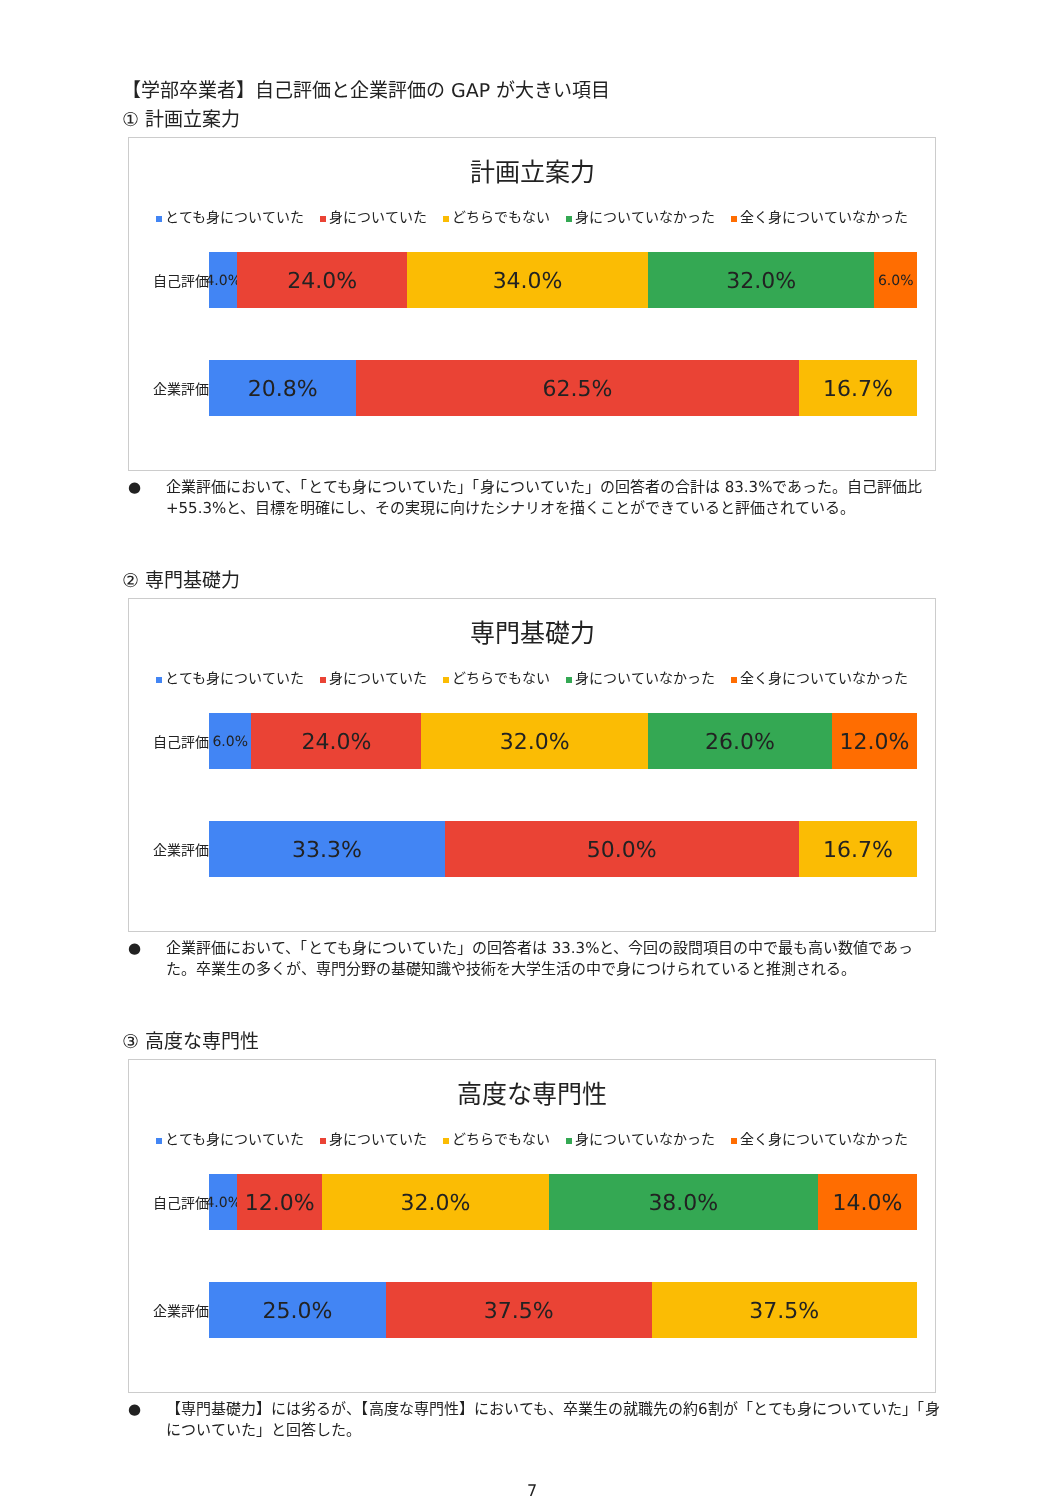【学部卒業者】自己評価と企業評価の GAP が大きい項目
① 計画立案力
計画立案力
とても身についていた 身についていた どちらでもない 身についていなかった 全く身についていなかった
自己評価
4.0%
24.0% 34.0% 32.0%
6.0%
企業評価
20.8% 62.5% 16.7%
● 企業評価において、「とても身についていた」「身についていた」の回答者の合計は 83.3%であった。自己評価比+55.3%と、目標を明確にし、その実現に向けたシナリオを描くことができていると評価されている。
② 専門基礎力
専門基礎力
とても身についていた 身についていた どちらでもない 身についていなかった 全く身についていなかった
自己評価
6.0%
24.0% 32.0% 26.0% 12.0%
企業評価
33.3% 50.0% 16.7%
● 企業評価において、「とても身についていた」の回答者は 33.3%と、今回の設問項目の中で最も高い数値であった。卒業生の多くが、専門分野の基礎知識や技術を大学生活の中で身につけられていると推測される。
③ 高度な専門性
高度な専門性
とても身についていた 身についていた どちらでもない 身についていなかった 全く身についていなかった
自己評価
4.0%
12.0% 32.0% 38.0% 14.0%
企業評価
25.0% 37.5% 37.5%
● 【専門基礎力】には劣るが、【高度な専門性】においても、卒業生の就職先の約6割が「とても身についていた」「身についていた」と回答した。
7